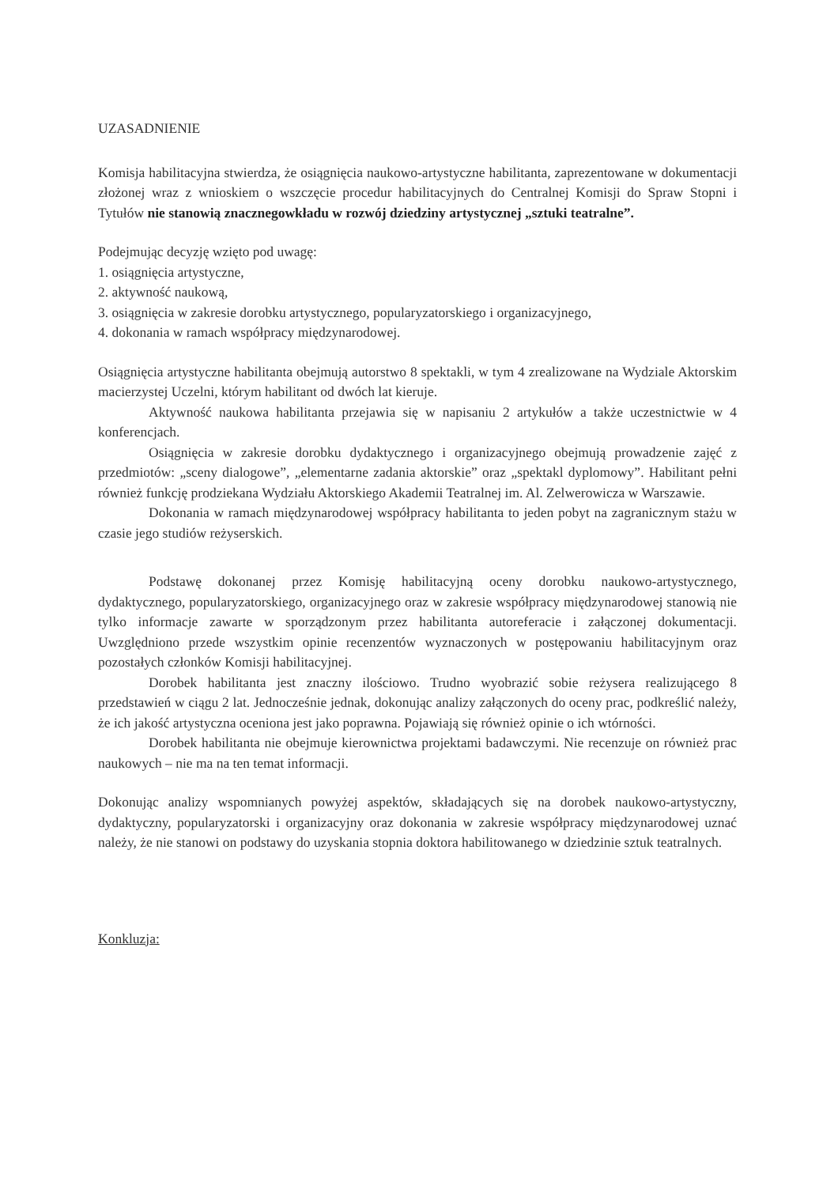UZASADNIENIE
Komisja habilitacyjna stwierdza, że osiągnięcia naukowo-artystyczne habilitanta, zaprezentowane w dokumentacji złożonej wraz z wnioskiem o wszczęcie procedur habilitacyjnych do Centralnej Komisji do Spraw Stopni i Tytułów nie stanowią znacznegowkładu w rozwój dziedziny artystycznej „sztuki teatralne”.
Podejmując decyzję wzięto pod uwagę:
1. osiągnięcia artystyczne,
2. aktywność naukową,
3. osiągnięcia w zakresie dorobku artystycznego, popularyzatorskiego i organizacyjnego,
4. dokonania w ramach współpracy międzynarodowej.
Osiągnięcia artystyczne habilitanta obejmują autorstwo 8 spektakli, w tym 4 zrealizowane na Wydziale Aktorskim macierzystej Uczelni, którym habilitant od dwóch lat kieruje.
Aktywność naukowa habilitanta przejawia się w napisaniu 2 artykułów a także uczestnictwie w 4 konferencjach.
Osiągnięcia w zakresie dorobku dydaktycznego i organizacyjnego obejmują prowadzenie zajęć z przedmiotów: „sceny dialogowe”, „elementarne zadania aktorskie” oraz „spektakl dyplomowy”. Habilitant pełni również funkcję prodziekana Wydziału Aktorskiego Akademii Teatralnej im. Al. Zelwerowicza w Warszawie.
Dokonania w ramach międzynarodowej współpracy habilitanta to jeden pobyt na zagranicznym stażu w czasie jego studiów reżyserskich.
Podstawę dokonanej przez Komisję habilitacyjną oceny dorobku naukowo-artystycznego, dydaktycznego, popularyzatorskiego, organizacyjnego oraz w zakresie współpracy międzynarodowej stanowią nie tylko informacje zawarte w sporządzonym przez habilitanta autoreferacie i załączonej dokumentacji. Uwzględniono przede wszystkim opinie recenzentów wyznaczonych w postępowaniu habilitacyjnym oraz pozostałych członków Komisji habilitacyjnej.
Dorobek habilitanta jest znaczny ilościowo. Trudno wyobrazić sobie reżysera realizującego 8 przedstawień w ciągu 2 lat. Jednocześnie jednak, dokonując analizy załączonych do oceny prac, podkreślić należy, że ich jakość artystyczna oceniona jest jako poprawna. Pojawiają się również opinie o ich wtórności.
Dorobek habilitanta nie obejmuje kierownictwa projektami badawczymi. Nie recenzuje on również prac naukowych – nie ma na ten temat informacji.
Dokonując analizy wspomnianych powyżej aspektów, składających się na dorobek naukowo-artystyczny, dydaktyczny, popularyzatorski i organizacyjny oraz dokonania w zakresie współpracy międzynarodowej uznać należy, że nie stanowi on podstawy do uzyskania stopnia doktora habilitowanego w dziedzinie sztuk teatralnych.
Konkluzja: